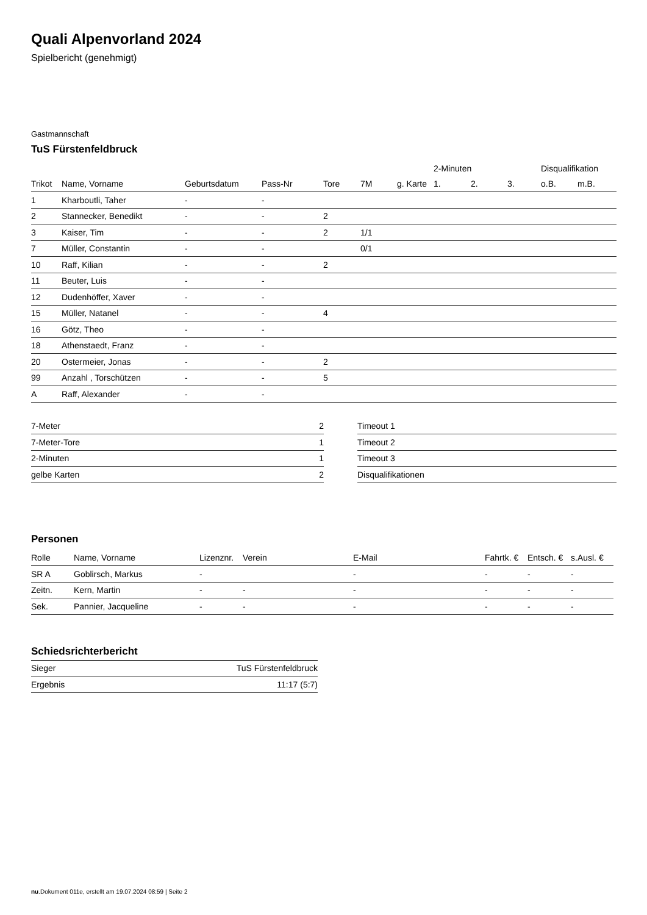Quali Alpenvorland 2024
Spielbericht (genehmigt)
Gastmannschaft
TuS Fürstenfeldbruck
| | | | | | | | 2-Minuten | | | Disqualifikation | |
| --- | --- | --- | --- | --- | --- | --- | --- | --- | --- | --- | --- |
| Trikot | Name, Vorname | Geburtsdatum | Pass-Nr | Tore | 7M | g. Karte | 1. | 2. | 3. | o.B. | m.B. |
| 1 | Kharboutli, Taher | - | - | | | | | | | | |
| 2 | Stannecker, Benedikt | - | - | 2 | | | | | | | |
| 3 | Kaiser, Tim | - | - | 2 | 1/1 | | | | | | |
| 7 | Müller, Constantin | - | - | | 0/1 | | | | | | |
| 10 | Raff, Kilian | - | - | 2 | | | | | | | |
| 11 | Beuter, Luis | - | - | | | | | | | | |
| 12 | Dudenhöffer, Xaver | - | - | | | | | | | | |
| 15 | Müller, Natanel | - | - | 4 | | | | | | | |
| 16 | Götz, Theo | - | - | | | | | | | | |
| 18 | Athenstaedt, Franz | - | - | | | | | | | | |
| 20 | Ostermeier, Jonas | - | - | 2 | | | | | | | |
| 99 | Anzahl , Torschützen | - | - | 5 | | | | | | | |
| A | Raff, Alexander | - | - | | | | | | | | |
| 7-Meter | 2 |
| 7-Meter-Tore | 1 |
| 2-Minuten | 1 |
| gelbe Karten | 2 |
| Timeout 1 |
| Timeout 2 |
| Timeout 3 |
| Disqualifikationen |
Personen
| Rolle | Name, Vorname | Lizenznr. | Verein | E-Mail | Fahrtk. € | Entsch. € | s.Ausl. € |
| --- | --- | --- | --- | --- | --- | --- | --- |
| SR A | Goblirsch, Markus | - | | - | - | - | - |
| Zeitn. | Kern, Martin | - | - | - | - | - | - |
| Sek. | Pannier, Jacqueline | - | - | - | - | - | - |
Schiedsrichterbericht
| Sieger | TuS Fürstenfeldbruck |
| Ergebnis | 11:17 (5:7) |
nu.Dokument 011e, erstellt am 19.07.2024 08:59 | Seite 2